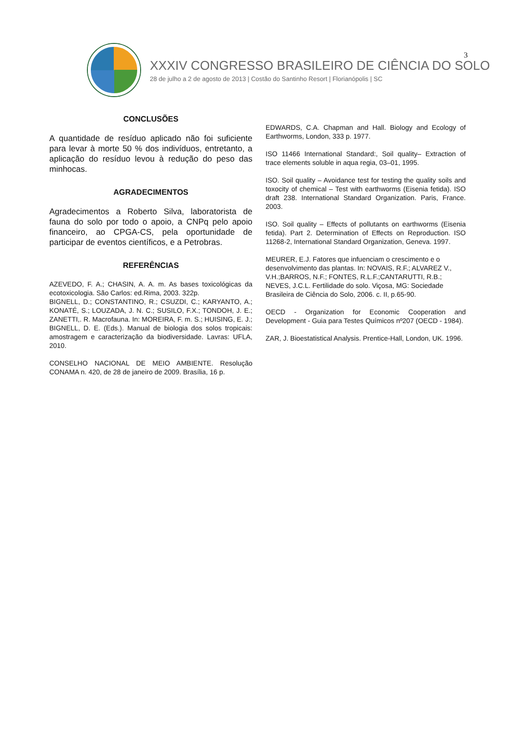3
XXXIV CONGRESSO BRASILEIRO DE CIÊNCIA DO SOLO
28 de julho a 2 de agosto de 2013 | Costão do Santinho Resort | Florianópolis | SC
CONCLUSÕES
A quantidade de resíduo aplicado não foi suficiente para levar à morte 50 % dos indivíduos, entretanto, a aplicação do resíduo levou à redução do peso das minhocas.
AGRADECIMENTOS
Agradecimentos a Roberto Silva, laboratorista de fauna do solo por todo o apoio, a CNPq pelo apoio financeiro, ao CPGA-CS, pela oportunidade de participar de eventos científicos, e a Petrobras.
REFERÊNCIAS
AZEVEDO, F. A.; CHASIN, A. A. m. As bases toxicológicas da ecotoxicologia. São Carlos: ed.Rima, 2003. 322p.
BIGNELL, D.; CONSTANTINO, R.; CSUZDI, C.; KARYANTO, A.; KONATÉ, S.; LOUZADA, J. N. C.; SUSILO, F.X.; TONDOH, J. E.; ZANETTI,. R. Macrofauna. In: MOREIRA, F. m. S.; HUISING, E. J.; BIGNELL, D. E. (Eds.). Manual de biologia dos solos tropicais: amostragem e caracterização da biodiversidade. Lavras: UFLA, 2010.
CONSELHO NACIONAL DE MEIO AMBIENTE. Resolução CONAMA n. 420, de 28 de janeiro de 2009. Brasília, 16 p.
EDWARDS, C.A. Chapman and Hall. Biology and Ecology of Earthworms, London, 333 p. 1977.
ISO 11466 International Standard:, Soil quality– Extraction of trace elements soluble in aqua regia, 03–01, 1995.
ISO. Soil quality – Avoidance test for testing the quality soils and toxocity of chemical – Test with earthworms (Eisenia fetida). ISO draft 238. International Standard Organization. Paris, France. 2003.
ISO. Soil quality – Effects of pollutants on earthworms (Eisenia fetida). Part 2. Determination of Effects on Reproduction. ISO 11268-2, International Standard Organization, Geneva. 1997.
MEURER, E.J. Fatores que infuenciam o crescimento e o desenvolvimento das plantas. In: NOVAIS, R.F.; ALVAREZ V., V.H.;BARROS, N.F.; FONTES, R.L.F.;CANTARUTTI, R.B.; NEVES, J.C.L. Fertilidade do solo. Viçosa, MG: Sociedade Brasileira de Ciência do Solo, 2006. c. II, p.65-90.
OECD - Organization for Economic Cooperation and Development - Guia para Testes Químicos nº207 (OECD - 1984).
ZAR, J. Bioestatistical Analysis. Prentice-Hall, London, UK. 1996.